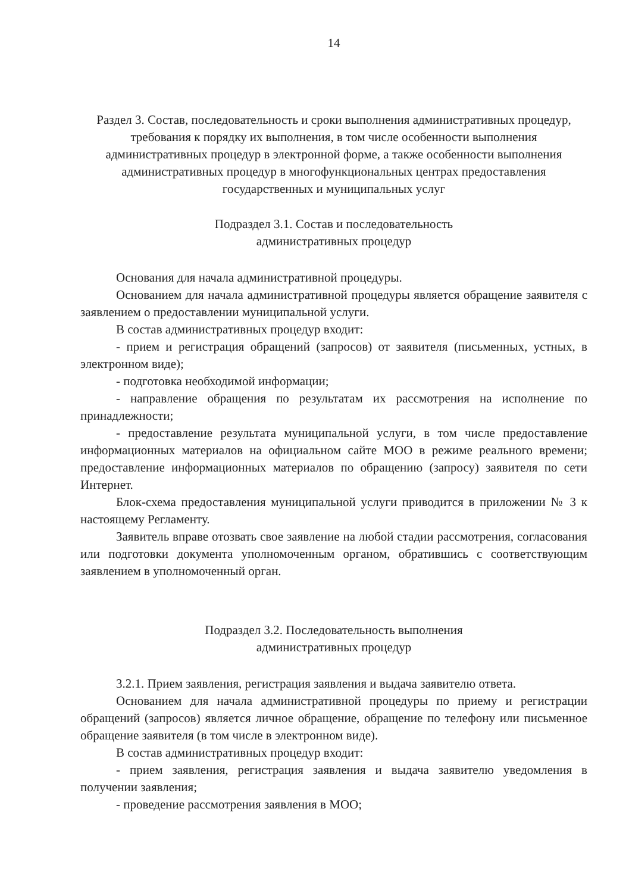14
Раздел 3. Состав, последовательность и сроки выполнения административных процедур, требования к порядку их выполнения, в том числе особенности выполнения административных процедур в электронной форме, а также особенности выполнения административных процедур в многофункциональных центрах предоставления государственных и муниципальных услуг
Подраздел 3.1. Состав и последовательность
административных процедур
Основания для начала административной процедуры.
Основанием для начала административной процедуры является обращение заявителя с заявлением о предоставлении муниципальной услуги.
В состав административных процедур входит:
- прием и регистрация обращений (запросов) от заявителя (письменных, устных, в электронном виде);
- подготовка необходимой информации;
- направление обращения по результатам их рассмотрения на исполнение по принадлежности;
- предоставление результата муниципальной услуги, в том числе предоставление информационных материалов на официальном сайте МОО в режиме реального времени; предоставление информационных материалов по обращению (запросу) заявителя по сети Интернет.
Блок-схема предоставления муниципальной услуги приводится в приложении № 3 к настоящему Регламенту.
Заявитель вправе отозвать свое заявление на любой стадии рассмотрения, согласования или подготовки документа уполномоченным органом, обратившись с соответствующим заявлением в уполномоченный орган.
Подраздел 3.2. Последовательность выполнения
административных процедур
3.2.1. Прием заявления, регистрация заявления и выдача заявителю ответа.
Основанием для начала административной процедуры по приему и регистрации обращений (запросов) является личное обращение, обращение по телефону или письменное обращение заявителя (в том числе в электронном виде).
В состав административных процедур входит:
- прием заявления, регистрация заявления и выдача заявителю уведомления в получении заявления;
- проведение рассмотрения заявления в МОО;